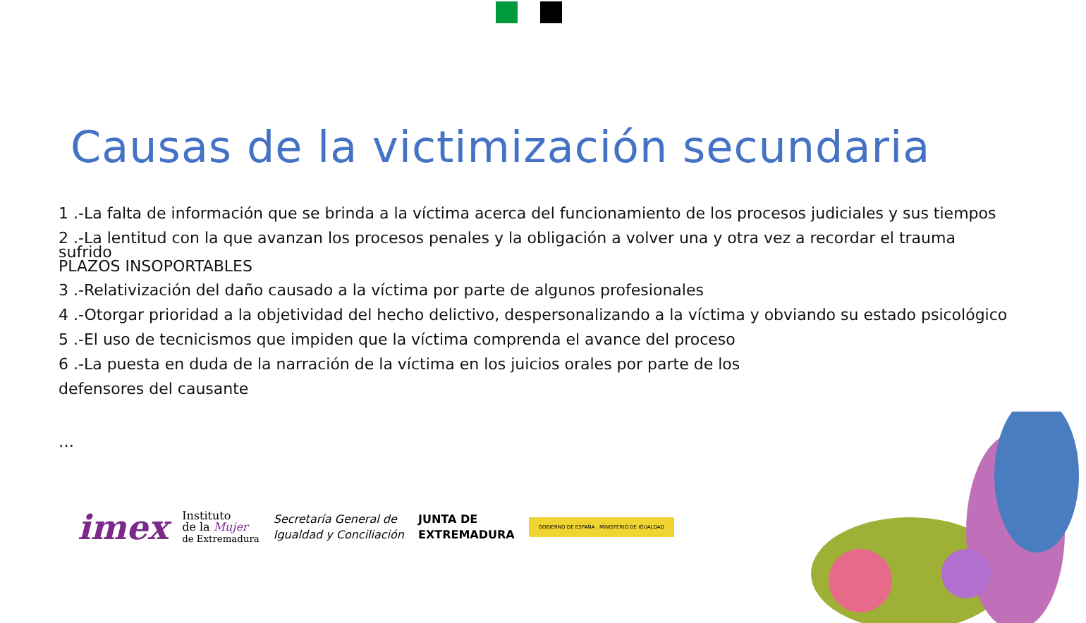Causas de la victimización secundaria
1 .-La falta de información que se brinda a la víctima acerca del funcionamiento de los procesos judiciales y sus tiempos
2 .-La lentitud con la que avanzan los procesos penales y la obligación a volver una y otra vez a recordar el trauma sufrido
PLAZOS INSOPORTABLES
3 .-Relativización del daño causado a la víctima por parte de algunos profesionales
4 .-Otorgar prioridad a la objetividad del hecho delictivo, despersonalizando a la víctima y obviando su estado psicológico
5 .-El uso de tecnicismos que impiden que la víctima comprenda el avance del proceso
6 .-La puesta en duda de la narración de la víctima en los juicios orales por parte de los
defensores del causante
…
imex Instituto
de la Mujer
de Extremadura Secretaría General de
Igualdad y Conciliación JUNTA DE
EXTREMADURA GOBIERNO DE ESPAÑA MINISTERIO DE IGUALDAD